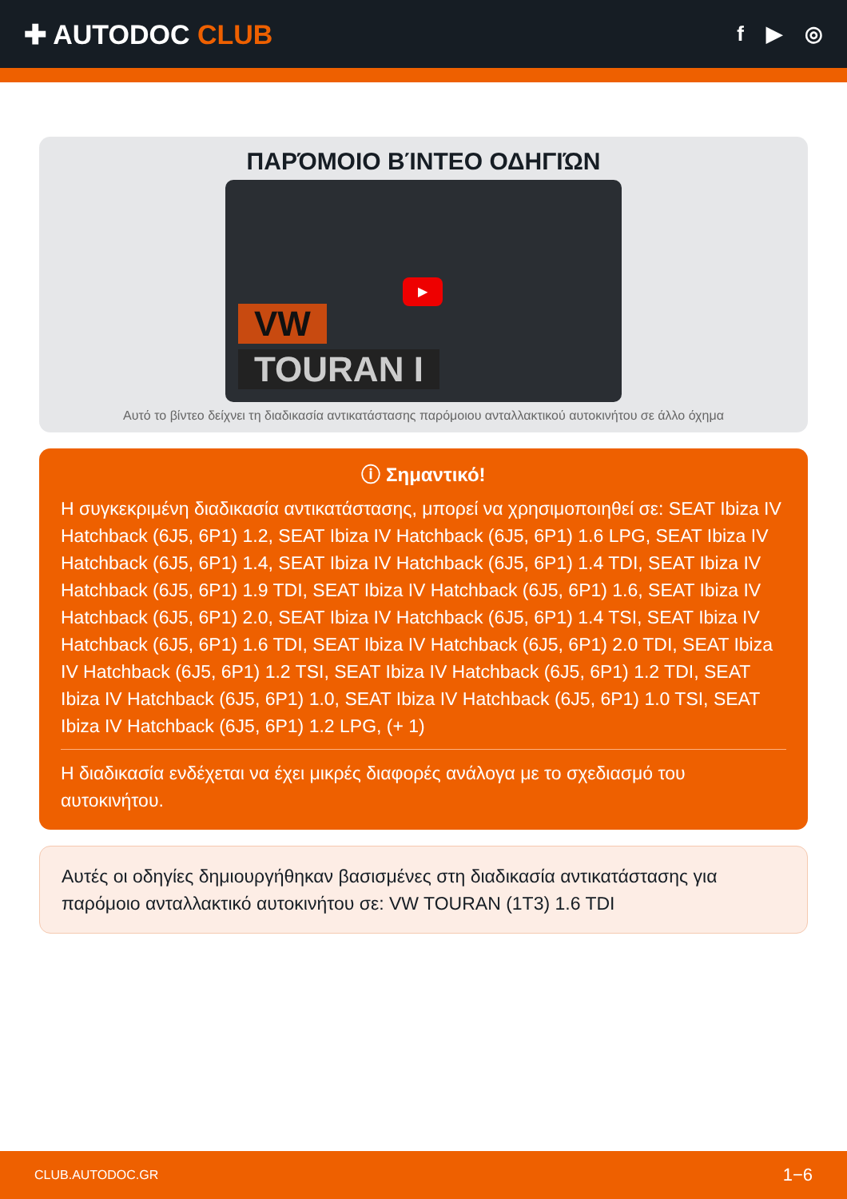✚ AUTODOC CLUB
f ▶ ◎
ΠΑΡΌΜΟΙΟ ΒΊΝΤΕΟ ΟΔΗΓΙΏΝ
▶
VW
TOURAN I
Αυτό το βίντεο δείχνει τη διαδικασία αντικατάστασης παρόμοιου ανταλλακτικού αυτοκινήτου σε άλλο όχημα
ⓘ Σημαντικό!
Η συγκεκριμένη διαδικασία αντικατάστασης, μπορεί να χρησιμοποιηθεί σε: SEAT Ibiza IV Hatchback (6J5, 6P1) 1.2, SEAT Ibiza IV Hatchback (6J5, 6P1) 1.6 LPG, SEAT Ibiza IV Hatchback (6J5, 6P1) 1.4, SEAT Ibiza IV Hatchback (6J5, 6P1) 1.4 TDI, SEAT Ibiza IV Hatchback (6J5, 6P1) 1.9 TDI, SEAT Ibiza IV Hatchback (6J5, 6P1) 1.6, SEAT Ibiza IV Hatchback (6J5, 6P1) 2.0, SEAT Ibiza IV Hatchback (6J5, 6P1) 1.4 TSI, SEAT Ibiza IV Hatchback (6J5, 6P1) 1.6 TDI, SEAT Ibiza IV Hatchback (6J5, 6P1) 2.0 TDI, SEAT Ibiza IV Hatchback (6J5, 6P1) 1.2 TSI, SEAT Ibiza IV Hatchback (6J5, 6P1) 1.2 TDI, SEAT Ibiza IV Hatchback (6J5, 6P1) 1.0, SEAT Ibiza IV Hatchback (6J5, 6P1) 1.0 TSI, SEAT Ibiza IV Hatchback (6J5, 6P1) 1.2 LPG, (+ 1)
Η διαδικασία ενδέχεται να έχει μικρές διαφορές ανάλογα με το σχεδιασμό του αυτοκινήτου.
Αυτές οι οδηγίες δημιουργήθηκαν βασισμένες στη διαδικασία αντικατάστασης για παρόμοιο ανταλλακτικό αυτοκινήτου σε: VW TOURAN (1T3) 1.6 TDI
CLUB.AUTODOC.GR 1−6